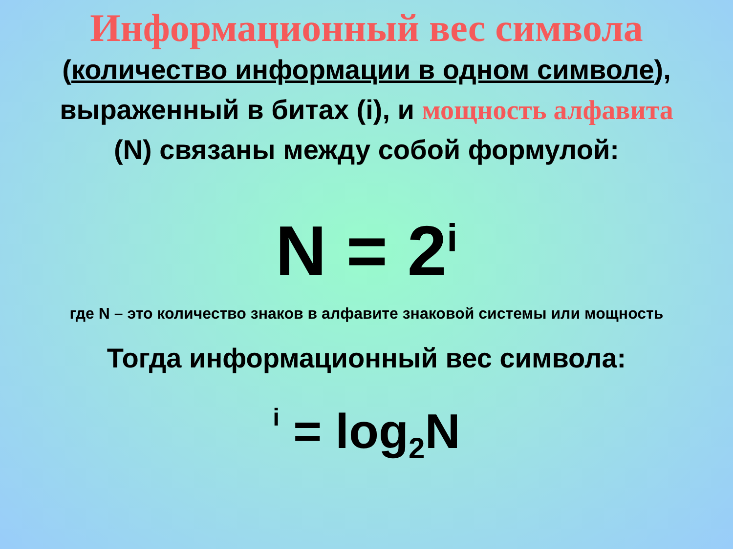Информационный вес символа
(количество информации в одном символе), выраженный в битах (i), и мощность алфавита (N) связаны между собой формулой:
N = 2<sup>i</sup>
где N – это количество знаков в алфавите знаковой системы или мощность
Тогда информационный вес символа:
i = log<sub>2</sub>N